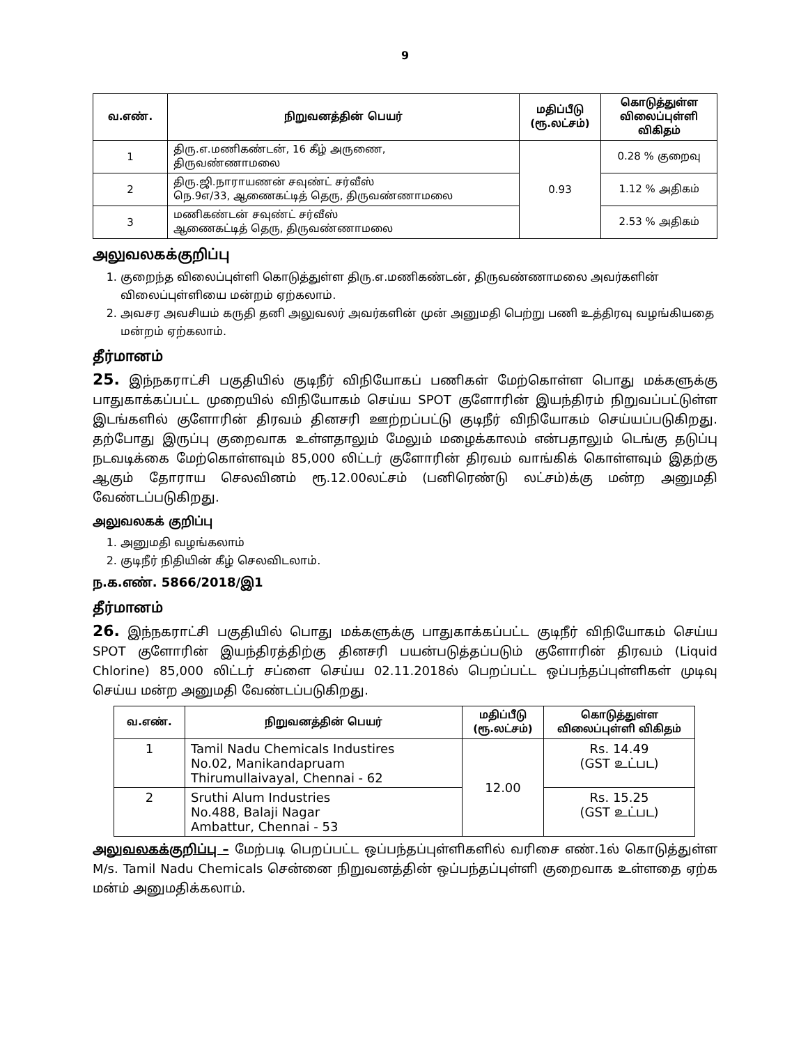9
| வ.எண். | நிறுவனத்தின் பெயர் | மதிப்பீடு (ரூ.லட்சம்) | கொடுத்துள்ள விலைப்புள்ளி விகிதம் |
| --- | --- | --- | --- |
| 1 | திரு.எ.மணிகண்டன், 16 கீழ் அருணை, திருவண்ணாமலை | 0.93 | 0.28 % குறைவு |
| 2 | திரு.ஜி.நாராயணன் சவுண்ட் சர்வீஸ் நெ.9எ/33, ஆணைகட்டித் தெரு, திருவண்ணாமலை | | 1.12 % அதிகம் |
| 3 | மணிகண்டன் சவுண்ட் சர்வீஸ் ஆணைகட்டித் தெரு, திருவண்ணாமலை | | 2.53 % அதிகம் |
அலுவலகக்குறிப்பு
1. குறைந்த விலைப்புள்ளி கொடுத்துள்ள திரு.எ.மணிகண்டன், திருவண்ணாமலை அவர்களின் விலைப்புள்ளியை மன்றம் ஏற்கலாம்.
2. அவசர அவசியம் கருதி தனி அலுவலர் அவர்களின் முன் அனுமதி பெற்று பணி உத்திரவு வழங்கியதை மன்றம் ஏற்கலாம்.
தீர்மானம்
25. இந்நகராட்சி பகுதியில் குடிநீர் விநியோகப் பணிகள் மேற்கொள்ள பொது மக்களுக்கு பாதுகாக்கப்பட்ட முறையில் விநியோகம் செய்ய SPOT குளோரின் இயந்திரம் நிறுவப்பட்டுள்ள இடங்களில் குளோரின் திரவம் தினசரி ஊற்றப்பட்டு குடிநீர் விநியோகம் செய்யப்படுகிறது. தற்போது இருப்பு குறைவாக உள்ளதாலும் மேலும் மழைக்காலம் என்பதாலும் டெங்கு தடுப்பு நடவடிக்கை மேற்கொள்ளவும் 85,000 லிட்டர் குளோரின் திரவம் வாங்கிக் கொள்ளவும் இதற்கு ஆகும் தோராய செலவினம் ரூ.12.00லட்சம் (பனிரெண்டு லட்சம்)க்கு மன்ற அனுமதி வேண்டப்படுகிறது.
அலுவலகக் குறிப்பு
1. அனுமதி வழங்கலாம்
2. குடிநீர் நிதியின் கீழ் செலவிடலாம்.
ந.க.எண். 5866/2018/இ1
தீர்மானம்
26. இந்நகராட்சி பகுதியில் பொது மக்களுக்கு பாதுகாக்கப்பட்ட குடிநீர் விநியோகம் செய்ய SPOT குளோரின் இயந்திரத்திற்கு தினசரி பயன்படுத்தப்படும் குளோரின் திரவம் (Liquid Chlorine) 85,000 லிட்டர் சப்ளை செய்ய 02.11.2018ல் பெறப்பட்ட ஒப்பந்தப்புள்ளிகள் முடிவு செய்ய மன்ற அனுமதி வேண்டப்படுகிறது.
| வ.எண். | நிறுவனத்தின் பெயர் | மதிப்பீடு (ரூ.லட்சம்) | கொடுத்துள்ள விலைப்புள்ளி விகிதம் |
| --- | --- | --- | --- |
| 1 | Tamil Nadu Chemicals Industires No.02, Manikandapruam Thirumullaivayal, Chennai - 62 | 12.00 | Rs. 14.49 (GST உட்பட) |
| 2 | Sruthi Alum Industries No.488, Balaji Nagar Ambattur, Chennai - 53 | | Rs. 15.25 (GST உட்பட) |
அலுவலகக்குறிப்பு – மேற்படி பெறப்பட்ட ஒப்பந்தப்புள்ளிகளில் வரிசை எண்.1ல் கொடுத்துள்ள M/s. Tamil Nadu Chemicals சென்னை நிறுவனத்தின் ஒப்பந்தப்புள்ளி குறைவாக உள்ளதை ஏற்க மன்ம் அனுமதிக்கலாம்.